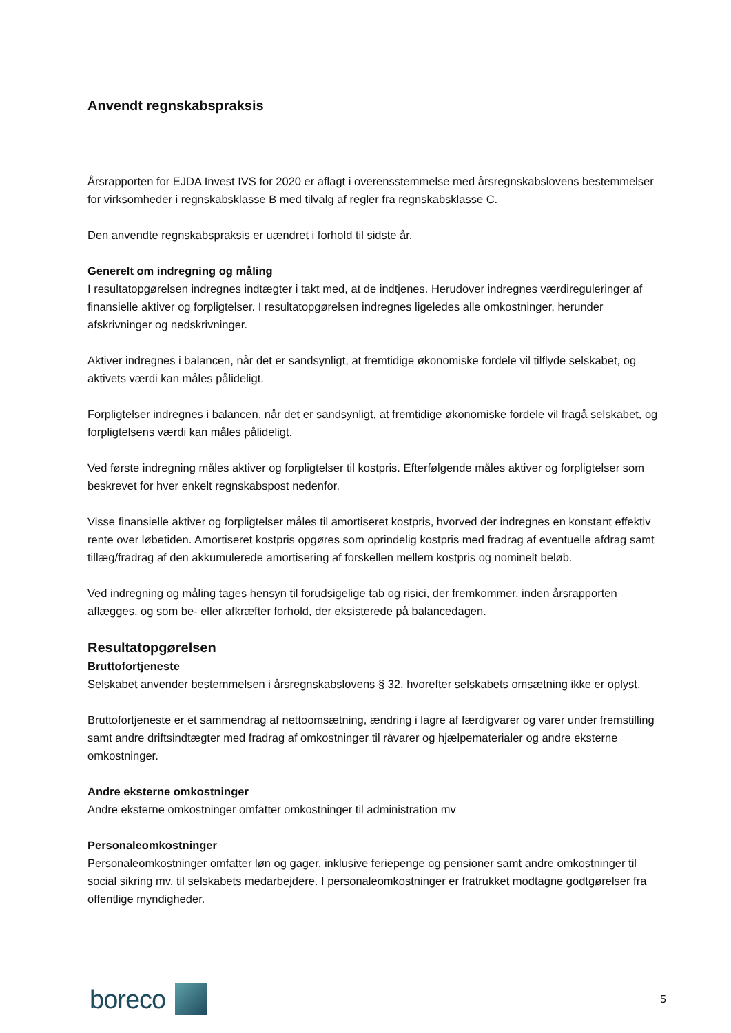Anvendt regnskabspraksis
Årsrapporten for EJDA Invest IVS for 2020 er aflagt i overensstemmelse med årsregnskabslovens bestemmelser for virksomheder i regnskabsklasse B med tilvalg af regler fra regnskabsklasse C.
Den anvendte regnskabspraksis er uændret i forhold til sidste år.
Generelt om indregning og måling
I resultatopgørelsen indregnes indtægter i takt med, at de indtjenes. Herudover indregnes værdireguleringer af finansielle aktiver og forpligtelser. I resultatopgørelsen indregnes ligeledes alle omkostninger, herunder afskrivninger og nedskrivninger.
Aktiver indregnes i balancen, når det er sandsynligt, at fremtidige økonomiske fordele vil tilflyde selskabet, og aktivets værdi kan måles pålideligt.
Forpligtelser indregnes i balancen, når det er sandsynligt, at fremtidige økonomiske fordele vil fragå selskabet, og forpligtelsens værdi kan måles pålideligt.
Ved første indregning måles aktiver og forpligtelser til kostpris. Efterfølgende måles aktiver og forpligtelser som beskrevet for hver enkelt regnskabspost nedenfor.
Visse finansielle aktiver og forpligtelser måles til amortiseret kostpris, hvorved der indregnes en konstant effektiv rente over løbetiden. Amortiseret kostpris opgøres som oprindelig kostpris med fradrag af eventuelle afdrag samt tillæg/fradrag af den akkumulerede amortisering af forskellen mellem kostpris og nominelt beløb.
Ved indregning og måling tages hensyn til forudsigelige tab og risici, der fremkommer, inden årsrapporten aflægges, og som be- eller afkræfter forhold, der eksisterede på balancedagen.
Resultatopgørelsen
Bruttofortjeneste
Selskabet anvender bestemmelsen i årsregnskabslovens § 32, hvorefter selskabets omsætning ikke er oplyst.
Bruttofortjeneste er et sammendrag af nettoomsætning, ændring i lagre af færdigvarer og varer under fremstilling samt andre driftsindtægter med fradrag af omkostninger til råvarer og hjælpematerialer og andre eksterne omkostninger.
Andre eksterne omkostninger
Andre eksterne omkostninger omfatter omkostninger til administration mv
Personaleomkostninger
Personaleomkostninger omfatter løn og gager, inklusive feriepenge og pensioner samt andre omkostninger til social sikring mv. til selskabets medarbejdere. I personaleomkostninger er fratrukket modtagne godtgørelser fra offentlige myndigheder.
boreco
5